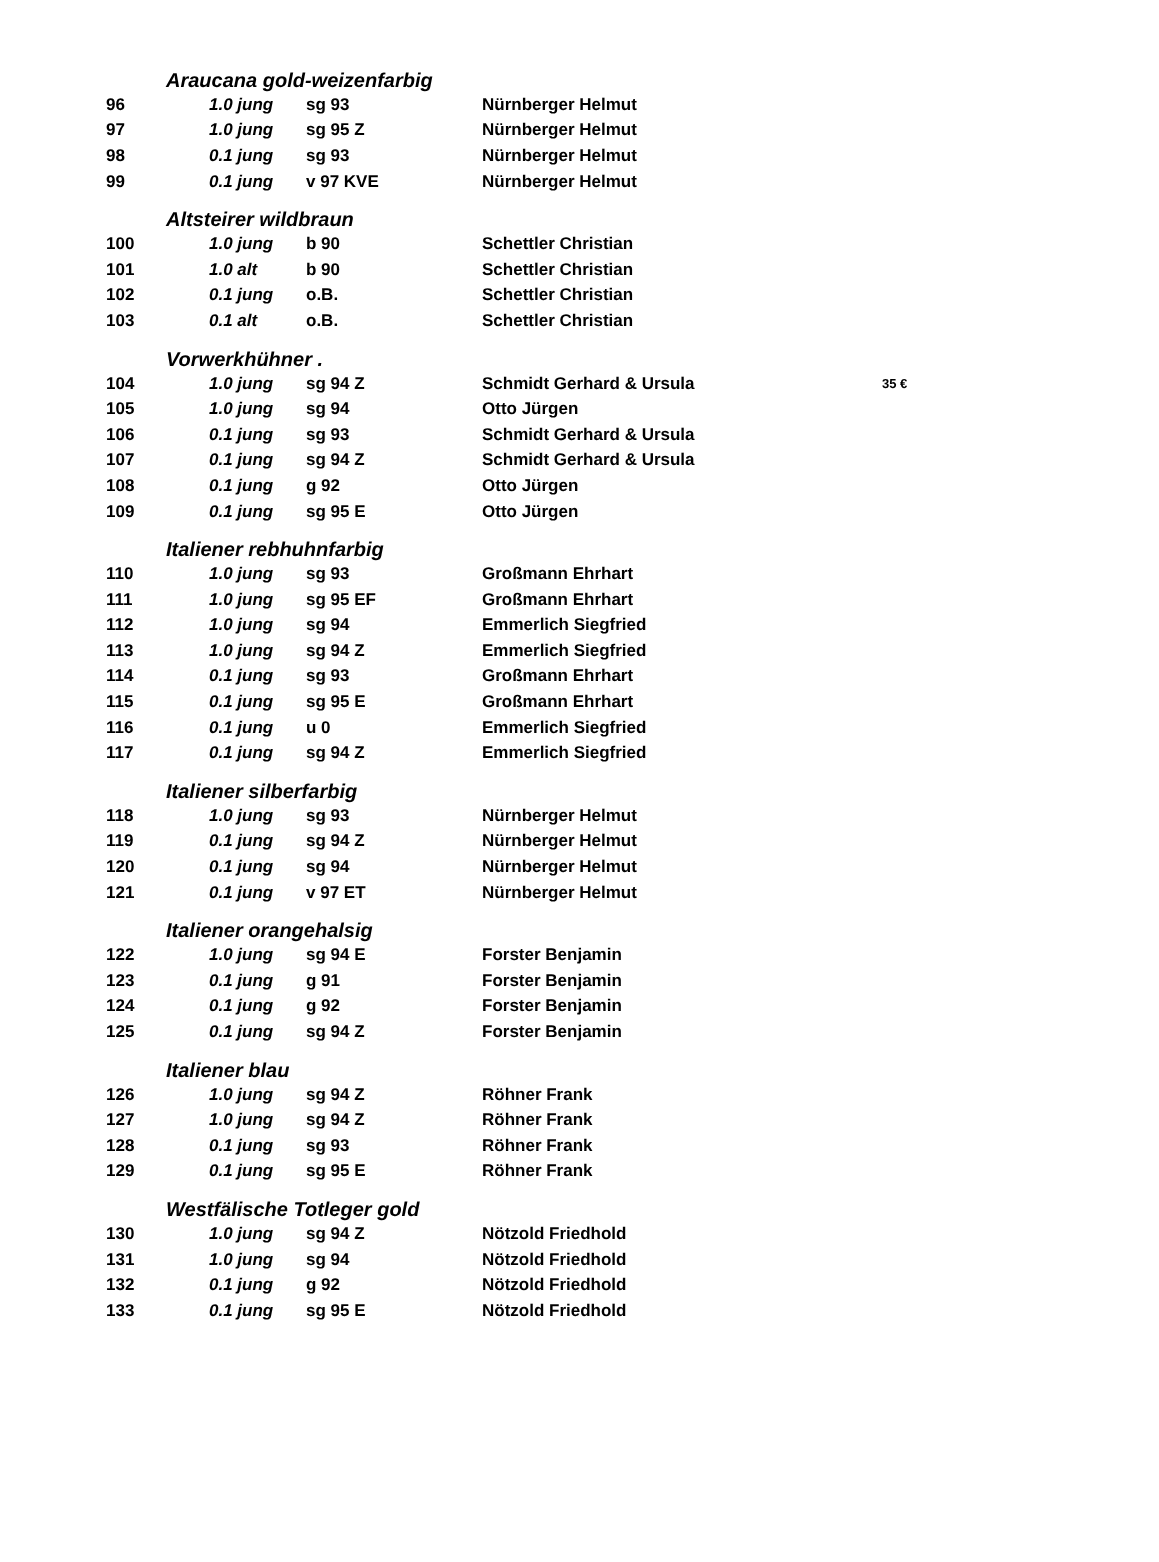| Araucana gold-weizenfarbig | | | | |
| 96 | 1.0 jung | sg 93 | Nürnberger Helmut | |
| 97 | 1.0 jung | sg 95 Z | Nürnberger Helmut | |
| 98 | 0.1 jung | sg 93 | Nürnberger Helmut | |
| 99 | 0.1 jung | v 97 KVE | Nürnberger Helmut | |
| Altsteirer wildbraun | | | | |
| 100 | 1.0 jung | b 90 | Schettler Christian | |
| 101 | 1.0 alt | b 90 | Schettler Christian | |
| 102 | 0.1 jung | o.B. | Schettler Christian | |
| 103 | 0.1 alt | o.B. | Schettler Christian | |
| Vorwerkhühner . | | | | |
| 104 | 1.0 jung | sg 94 Z | Schmidt Gerhard & Ursula | 35 € |
| 105 | 1.0 jung | sg 94 | Otto Jürgen | |
| 106 | 0.1 jung | sg 93 | Schmidt Gerhard & Ursula | |
| 107 | 0.1 jung | sg 94 Z | Schmidt Gerhard & Ursula | |
| 108 | 0.1 jung | g 92 | Otto Jürgen | |
| 109 | 0.1 jung | sg 95 E | Otto Jürgen | |
| Italiener rebhuhnfarbig | | | | |
| 110 | 1.0 jung | sg 93 | Großmann Ehrhart | |
| 111 | 1.0 jung | sg 95 EF | Großmann Ehrhart | |
| 112 | 1.0 jung | sg 94 | Emmerlich Siegfried | |
| 113 | 1.0 jung | sg 94 Z | Emmerlich Siegfried | |
| 114 | 0.1 jung | sg 93 | Großmann Ehrhart | |
| 115 | 0.1 jung | sg 95 E | Großmann Ehrhart | |
| 116 | 0.1 jung | u 0 | Emmerlich Siegfried | |
| 117 | 0.1 jung | sg 94 Z | Emmerlich Siegfried | |
| Italiener silberfarbig | | | | |
| 118 | 1.0 jung | sg 93 | Nürnberger Helmut | |
| 119 | 0.1 jung | sg 94 Z | Nürnberger Helmut | |
| 120 | 0.1 jung | sg 94 | Nürnberger Helmut | |
| 121 | 0.1 jung | v 97 ET | Nürnberger Helmut | |
| Italiener orangehalsig | | | | |
| 122 | 1.0 jung | sg 94 E | Forster Benjamin | |
| 123 | 0.1 jung | g 91 | Forster Benjamin | |
| 124 | 0.1 jung | g 92 | Forster Benjamin | |
| 125 | 0.1 jung | sg 94 Z | Forster Benjamin | |
| Italiener blau | | | | |
| 126 | 1.0 jung | sg 94 Z | Röhner Frank | |
| 127 | 1.0 jung | sg 94 Z | Röhner Frank | |
| 128 | 0.1 jung | sg 93 | Röhner Frank | |
| 129 | 0.1 jung | sg 95 E | Röhner Frank | |
| Westfälische Totleger gold | | | | |
| 130 | 1.0 jung | sg 94 Z | Nötzold Friedhold | |
| 131 | 1.0 jung | sg 94 | Nötzold Friedhold | |
| 132 | 0.1 jung | g 92 | Nötzold Friedhold | |
| 133 | 0.1 jung | sg 95 E | Nötzold Friedhold | |